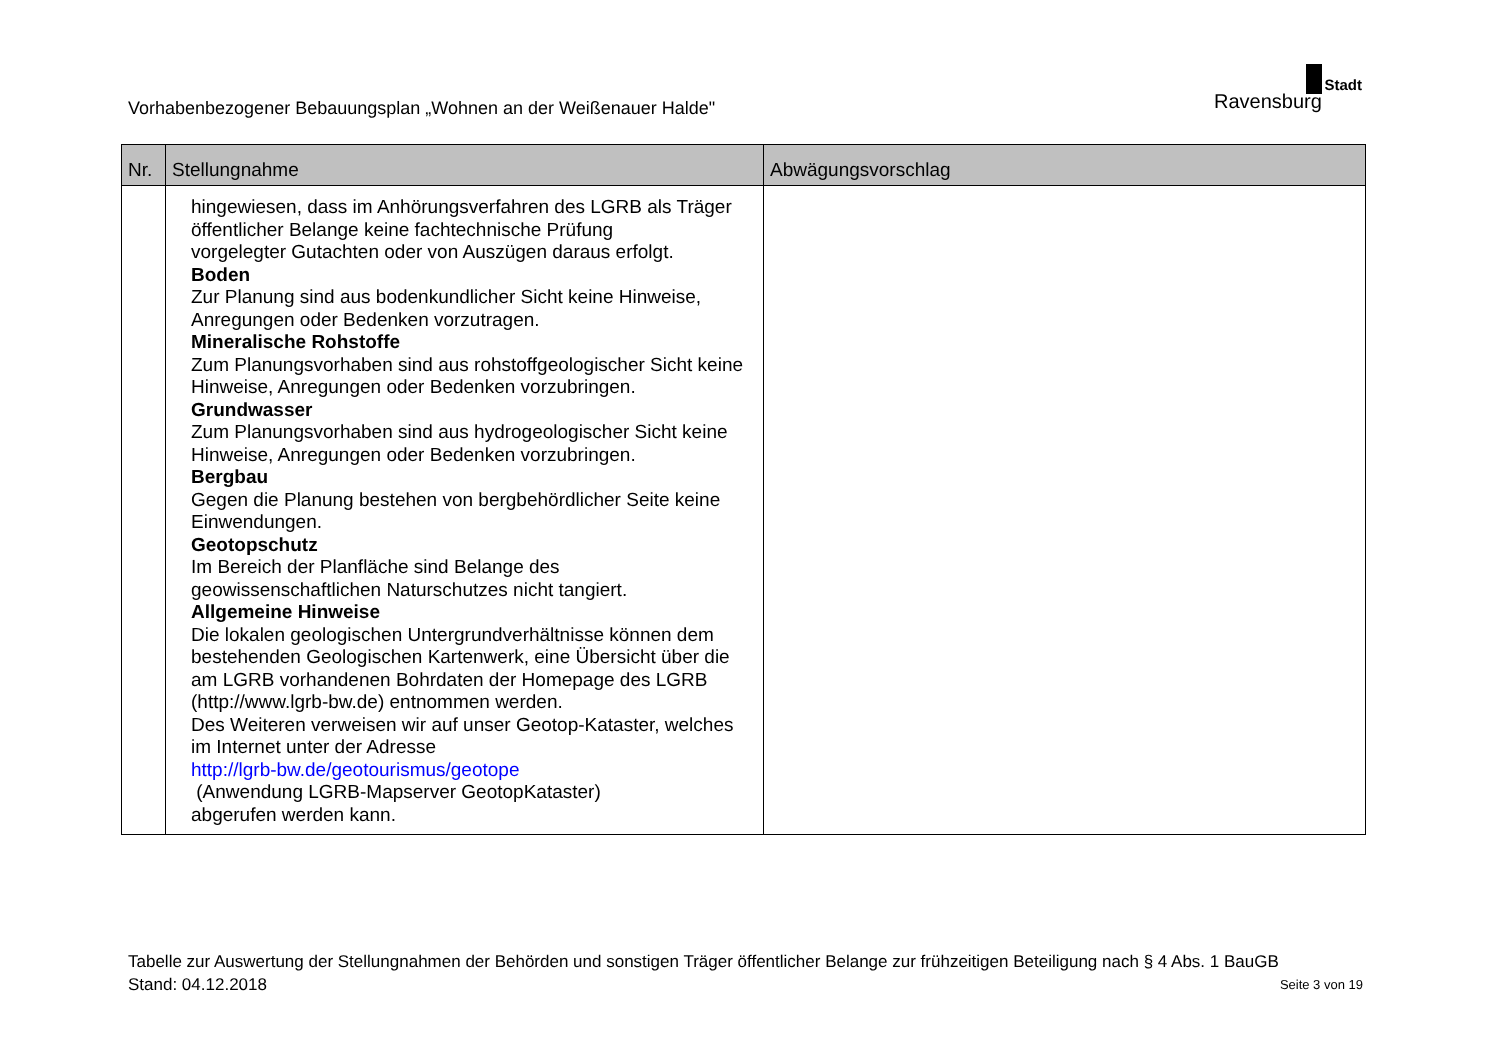Vorhabenbezogener Bebauungsplan „Wohnen an der Weißenauer Halde"
Stadt
Ravensburg
| Nr. | Stellungnahme | Abwägungsvorschlag |
| --- | --- | --- |
| | hingewiesen, dass im Anhörungsverfahren des LGRB als Träger öffentlicher Belange keine fachtechnische Prüfung vorgelegter Gutachten oder von Auszügen daraus erfolgt. Boden Zur Planung sind aus bodenkundlicher Sicht keine Hinweise, Anregungen oder Bedenken vorzutragen. Mineralische Rohstoffe Zum Planungsvorhaben sind aus rohstoffgeologischer Sicht keine Hinweise, Anregungen oder Bedenken vorzubringen. Grundwasser Zum Planungsvorhaben sind aus hydrogeologischer Sicht keine Hinweise, Anregungen oder Bedenken vorzubringen. Bergbau Gegen die Planung bestehen von bergbehördlicher Seite keine Einwendungen. Geotopschutz Im Bereich der Planfläche sind Belange des geowissenschaftlichen Naturschutzes nicht tangiert. Allgemeine Hinweise Die lokalen geologischen Untergrundverhältnisse können dem bestehenden Geologischen Kartenwerk, eine Übersicht über die am LGRB vorhandenen Bohrdaten der Homepage des LGRB (http://www.lgrb-bw.de) entnommen werden. Des Weiteren verweisen wir auf unser Geotop-Kataster, welches im Internet unter der Adresse http://lgrb-bw.de/geotourismus/geotope (Anwendung LGRB-Mapserver GeotopKataster) abgerufen werden kann. | |
Tabelle zur Auswertung der Stellungnahmen der Behörden und sonstigen Träger öffentlicher Belange zur frühzeitigen Beteiligung nach § 4 Abs. 1 BauGB
Stand: 04.12.2018 Seite 3 von 19